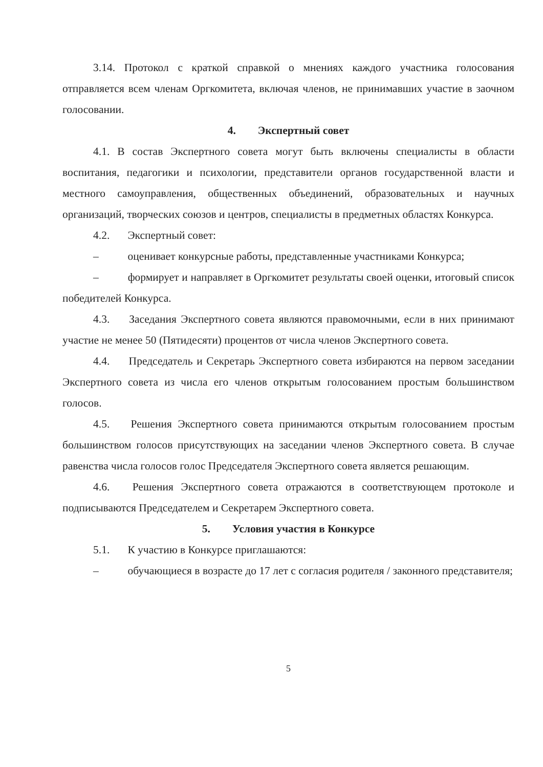3.14. Протокол с краткой справкой о мнениях каждого участника голосования отправляется всем членам Оргкомитета, включая членов, не принимавших участие в заочном голосовании.
4. Экспертный совет
4.1. В состав Экспертного совета могут быть включены специалисты в области воспитания, педагогики и психологии, представители органов государственной власти и местного самоуправления, общественных объединений, образовательных и научных организаций, творческих союзов и центров, специалисты в предметных областях Конкурса.
4.2. Экспертный совет:
– оценивает конкурсные работы, представленные участниками Конкурса;
– формирует и направляет в Оргкомитет результаты своей оценки, итоговый список победителей Конкурса.
4.3. Заседания Экспертного совета являются правомочными, если в них принимают участие не менее 50 (Пятидесяти) процентов от числа членов Экспертного совета.
4.4. Председатель и Секретарь Экспертного совета избираются на первом заседании Экспертного совета из числа его членов открытым голосованием простым большинством голосов.
4.5. Решения Экспертного совета принимаются открытым голосованием простым большинством голосов присутствующих на заседании членов Экспертного совета. В случае равенства числа голосов голос Председателя Экспертного совета является решающим.
4.6. Решения Экспертного совета отражаются в соответствующем протоколе и подписываются Председателем и Секретарем Экспертного совета.
5. Условия участия в Конкурсе
5.1. К участию в Конкурсе приглашаются:
– обучающиеся в возрасте до 17 лет с согласия родителя / законного представителя;
5